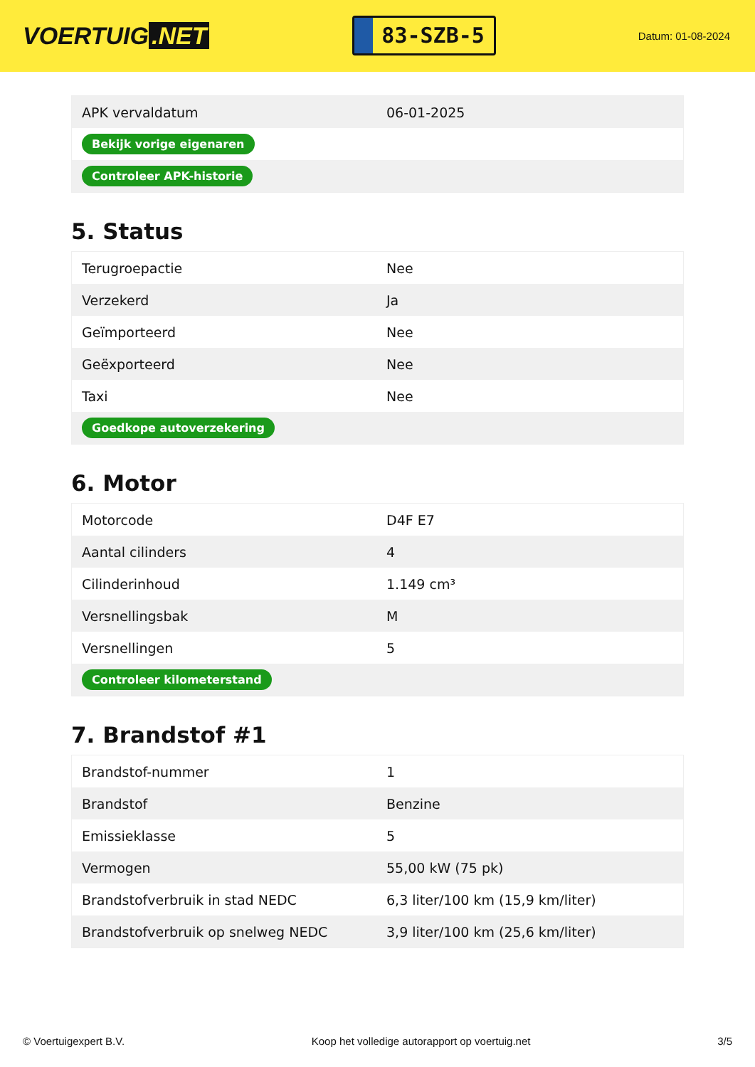VOERTUIG.NET
83-SZB-5
Datum: 01-08-2024
| APK vervaldatum | 06-01-2025 |
| Bekijk vorige eigenaren | |
| Controleer APK-historie | |
5. Status
| Terugroepactie | Nee |
| Verzekerd | Ja |
| Geïmporteerd | Nee |
| Geëxporteerd | Nee |
| Taxi | Nee |
| Goedkope autoverzekering | |
6. Motor
| Motorcode | D4F E7 |
| Aantal cilinders | 4 |
| Cilinderinhoud | 1.149 cm³ |
| Versnellingsbak | M |
| Versnellingen | 5 |
| Controleer kilometerstand | |
7. Brandstof #1
| Brandstof-nummer | 1 |
| Brandstof | Benzine |
| Emissieklasse | 5 |
| Vermogen | 55,00 kW (75 pk) |
| Brandstofverbruik in stad NEDC | 6,3 liter/100 km (15,9 km/liter) |
| Brandstofverbruik op snelweg NEDC | 3,9 liter/100 km (25,6 km/liter) |
© Voertuigexpert B.V. Koop het volledige autorapport op voertuig.net 3/5